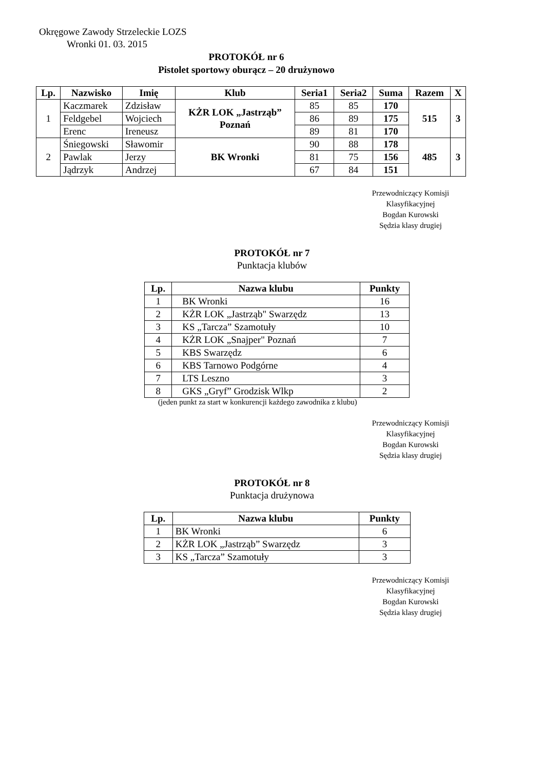Okręgowe Zawody Strzeleckie LOZS
Wronki 01. 03. 2015
PROTOKÓŁ nr 6
Pistolet sportowy oburącz – 20 drużynowo
| Lp. | Nazwisko | Imię | Klub | Seria1 | Seria2 | Suma | Razem | X |
| --- | --- | --- | --- | --- | --- | --- | --- | --- |
| 1 | Kaczmarek | Zdzisław | KŻR LOK „Jastrząb” Poznań | 85 | 85 | 170 | 515 | 3 |
| | Feldgebel | Wojciech | | 86 | 89 | 175 | | |
| | Erenc | Ireneusz | | 89 | 81 | 170 | | |
| 2 | Śniegowski | Sławomir | BK Wronki | 90 | 88 | 178 | 485 | 3 |
| | Pawlak | Jerzy | | 81 | 75 | 156 | | |
| | Jądrzyk | Andrzej | | 67 | 84 | 151 | | |
Przewodniczący Komisji
Klasyfikacyjnej
Bogdan Kurowski
Sędzia klasy drugiej
PROTOKÓŁ nr 7
Punktacja klubów
| Lp. | Nazwa klubu | Punkty |
| --- | --- | --- |
| 1 | BK Wronki | 16 |
| 2 | KŻR LOK „Jastrząb" Swarzędz | 13 |
| 3 | KS „Tarcza” Szamotuły | 10 |
| 4 | KŻR LOK „Snajper" Poznań | 7 |
| 5 | KBS Swarzędz | 6 |
| 6 | KBS Tarnowo Podgórne | 4 |
| 7 | LTS Leszno | 3 |
| 8 | GKS „Gryf” Grodzisk Wlkp | 2 |
(jeden punkt za start w konkurencji każdego zawodnika z klubu)
Przewodniczący Komisji
Klasyfikacyjnej
Bogdan Kurowski
Sędzia klasy drugiej
PROTOKÓŁ nr 8
Punktacja drużynowa
| Lp. | Nazwa klubu | Punkty |
| --- | --- | --- |
| 1 | BK Wronki | 6 |
| 2 | KŻR LOK „Jastrząb” Swarzędz | 3 |
| 3 | KS „Tarcza” Szamotuły | 3 |
Przewodniczący Komisji
Klasyfikacyjnej
Bogdan Kurowski
Sędzia klasy drugiej